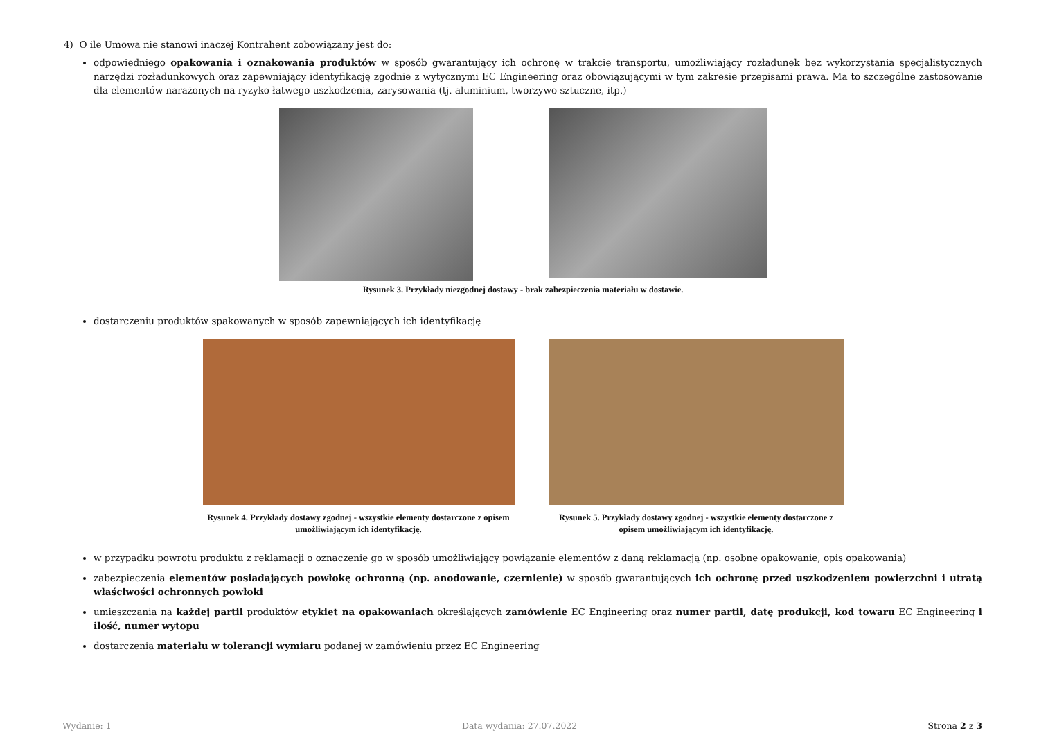4) O ile Umowa nie stanowi inaczej Kontrahent zobowiązany jest do:
odpowiedniego opakowania i oznakowania produktów w sposób gwarantujący ich ochronę w trakcie transportu, umożliwiający rozładunek bez wykorzystania specjalistycznych narzędzi rozładunkowych oraz zapewniający identyfikację zgodnie z wytycznymi EC Engineering oraz obowiązującymi w tym zakresie przepisami prawa. Ma to szczególne zastosowanie dla elementów narażonych na ryzyko łatwego uszkodzenia, zarysowania (tj. aluminium, tworzywo sztuczne, itp.)
Rysunek 3. Przykłady niezgodnej dostawy - brak zabezpieczenia materiału w dostawie.
dostarczeniu produktów spakowanych w sposób zapewniających ich identyfikację
Rysunek 4. Przykłady dostawy zgodnej - wszystkie elementy dostarczone z opisem umożliwiającym ich identyfikację.
Rysunek 5. Przykłady dostawy zgodnej - wszystkie elementy dostarczone z opisem umożliwiającym ich identyfikację.
w przypadku powrotu produktu z reklamacji o oznaczenie go w sposób umożliwiający powiązanie elementów z daną reklamacją (np. osobne opakowanie, opis opakowania)
zabezpieczenia elementów posiadających powłokę ochronną (np. anodowanie, czernienie) w sposób gwarantujących ich ochronę przed uszkodzeniem powierzchni i utratą właściwości ochronnych powłoki
umieszczania na każdej partii produktów etykiet na opakowaniach określających zamówienie EC Engineering oraz numer partii, datę produkcji, kod towaru EC Engineering i ilość, numer wytopu
dostarczenia materiału w tolerancji wymiaru podanej w zamówieniu przez EC Engineering
Wydanie: 1 Data wydania: 27.07.2022 Strona 2 z 3